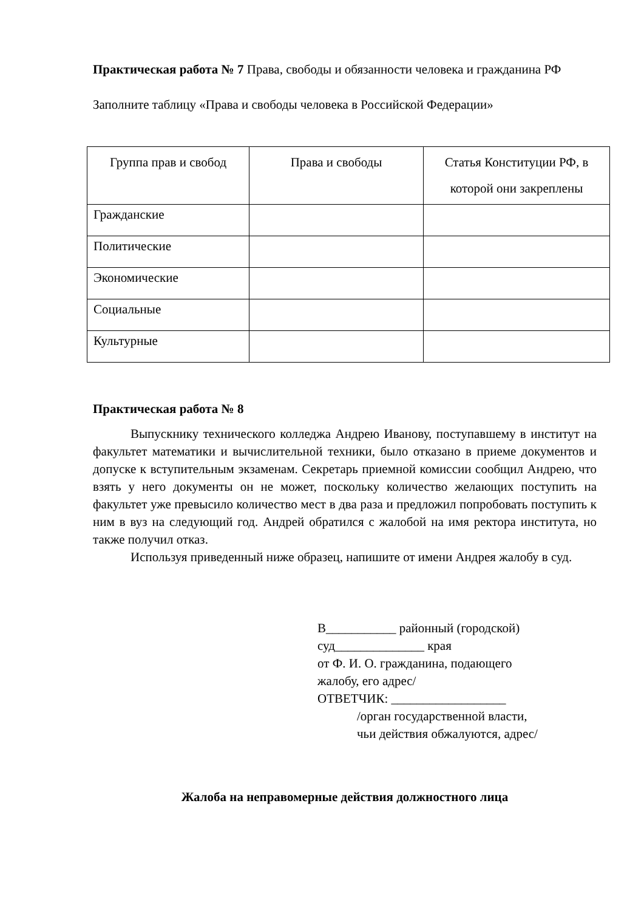Практическая работа № 7 Права, свободы и обязанности человека и гражданина РФ
Заполните таблицу «Права и свободы человека в Российской Федерации»
| Группа прав и свобод | Права и свободы | Статья Конституции РФ, в которой они закреплены |
| --- | --- | --- |
| Гражданские | | |
| Политические | | |
| Экономические | | |
| Социальные | | |
| Культурные | | |
Практическая работа № 8
Выпускнику технического колледжа Андрею Иванову, поступавшему в институт на факультет математики и вычислительной техники, было отказано в приеме документов и допуске к вступительным экзаменам. Секретарь приемной комиссии сообщил Андрею, что взять у него документы он не может, поскольку количество желающих поступить на факультет уже превысило количество мест в два раза и предложил попробовать поступить к ним в вуз на следующий год. Андрей обратился с жалобой на имя ректора института, но также получил отказ.
Используя приведенный ниже образец, напишите от имени Андрея жалобу в суд.
В___________ районный (городской)
суд______________ края
от Ф. И. О. гражданина, подающего
жалобу, его адрес/
ОТВЕТЧИК: __________________
/орган государственной власти,
чьи действия обжалуются, адрес/
Жалоба на неправомерные действия должностного лица